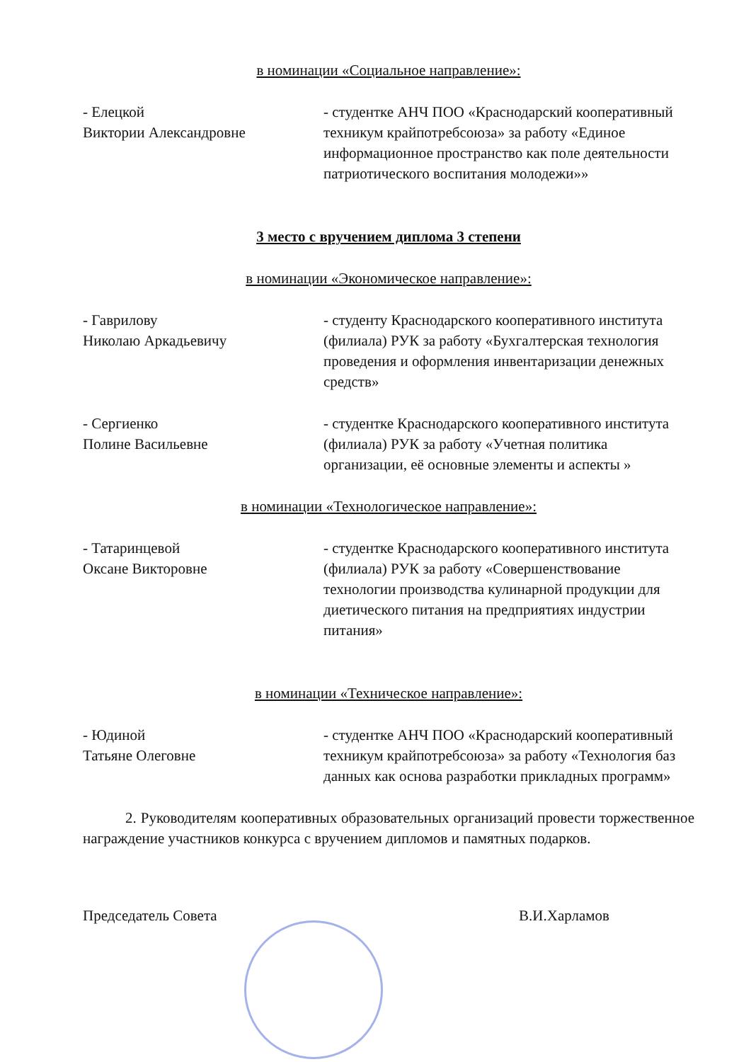в номинации «Социальное направление»:
- Елецкой
Виктории Александровне
- студентке АНЧ ПОО «Краснодарский кооперативный техникум крайпотребсоюза» за работу «Единое информационное пространство как поле деятельности патриотического воспитания молодежи»»
3 место с вручением диплома 3 степени
в номинации «Экономическое направление»:
- Гаврилову
Николаю Аркадьевичу
- студенту Краснодарского кооперативного института (филиала) РУК за работу «Бухгалтерская технология проведения и оформления инвентаризации денежных средств»
- Сергиенко
Полине Васильевне
- студентке Краснодарского кооперативного института (филиала) РУК за работу «Учетная политика организации, её основные элементы и аспекты »
в номинации «Технологическое направление»:
- Татаринцевой
Оксане Викторовне
- студентке Краснодарского кооперативного института (филиала) РУК за работу «Совершенствование технологии производства кулинарной продукции для диетического питания на предприятиях индустрии питания»
в номинации «Техническое направление»:
- Юдиной
Татьяне Олеговне
- студентке АНЧ ПОО «Краснодарский кооперативный техникум крайпотребсоюза» за работу «Технология баз данных как основа разработки прикладных программ»
2. Руководителям кооперативных образовательных организаций провести торжественное награждение участников конкурса с вручением дипломов и памятных подарков.
Председатель Совета В.И.Харламов